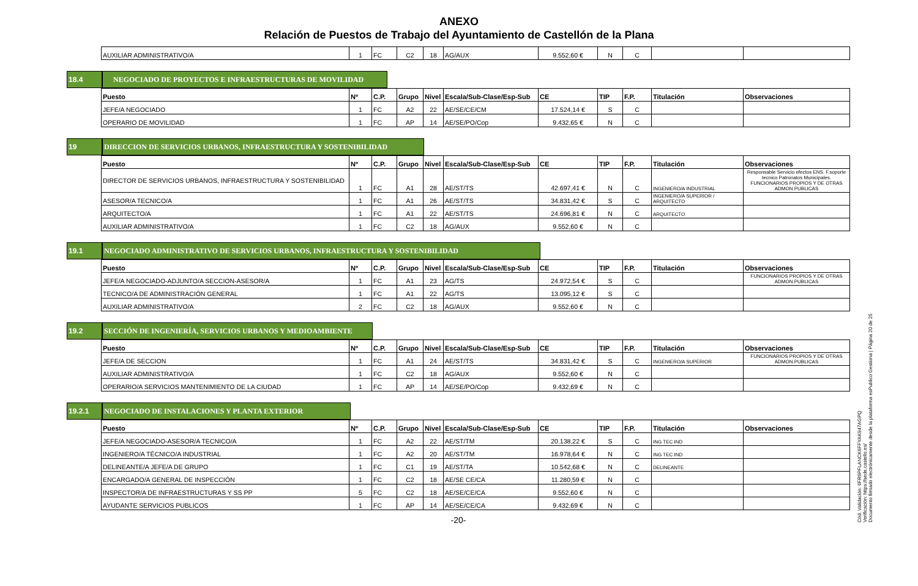ANEXO
Relación de Puestos de Trabajo del Ayuntamiento de Castellón de la Plana
| AUXILIAR ADMINISTRATIVO/A | 1 | FC | C2 | 18 | AG/AUX | 9.552,60 € | N | C | | |
18.4 NEGOCIADO DE PROYECTOS E INFRAESTRUCTURAS DE MOVILIDAD
| Puesto | Nº | C.P. | Grupo | Nivel | Escala/Sub-Clase/Esp-Sub | CE | TIP | F.P. | Titulación | Observaciones |
| --- | --- | --- | --- | --- | --- | --- | --- | --- | --- | --- |
| JEFE/A NEGOCIADO | 1 | FC | A2 | 22 | AE/SE/CE/CM | 17.524,14 € | S | C | | |
| OPERARIO DE MOVILIDAD | 1 | FC | AP | 14 | AE/SE/PO/Cop | 9.432,65 € | N | C | | |
19 DIRECCION DE SERVICIOS URBANOS, INFRAESTRUCTURA Y SOSTENIBILIDAD
| Puesto | Nº | C.P. | Grupo | Nivel | Escala/Sub-Clase/Esp-Sub | CE | TIP | F.P. | Titulación | Observaciones |
| --- | --- | --- | --- | --- | --- | --- | --- | --- | --- | --- |
| DIRECTOR DE SERVICIOS URBANOS, INFRAESTRUCTURA Y SOSTENIBILIDAD | 1 | FC | A1 | 28 | AE/ST/TS | 42.697,41 € | N | C | INGENIERO/A INDUSTRIAL | Responsable Servicio efectos ENS. F.soporte tecnico Patronatos Municipales. FUNCIONARIOS PROPIOS Y DE OTRAS ADMON.PUBLICAS |
| ASESOR/A TECNICO/A | 1 | FC | A1 | 26 | AE/ST/TS | 34.831,42 € | S | C | INGENIERO/A SUPERIOR / ARQUITECTO | |
| ARQUITECTO/A | 1 | FC | A1 | 22 | AE/ST/TS | 24.696,81 € | N | C | ARQUITECTO | |
| AUXILIAR ADMINISTRATIVO/A | 1 | FC | C2 | 18 | AG/AUX | 9.552,60 € | N | C | | |
19.1 NEGOCIADO ADMINISTRATIVO DE SERVICIOS URBANOS, INFRAESTRUCTURA Y SOSTENIBILIDAD
| Puesto | Nº | C.P. | Grupo | Nivel | Escala/Sub-Clase/Esp-Sub | CE | TIP | F.P. | Titulación | Observaciones |
| --- | --- | --- | --- | --- | --- | --- | --- | --- | --- | --- |
| JEFE/A NEGOCIADO-ADJUNTO/A SECCION-ASESOR/A | 1 | FC | A1 | 23 | AG/TS | 24.972,54 € | S | C | | FUNCIONARIOS PROPIOS Y DE OTRAS ADMON.PUBLICAS |
| TECNICO/A DE ADMINISTRACIÓN GENERAL | 1 | FC | A1 | 22 | AG/TS | 13.095,12 € | S | C | | |
| AUXILIAR ADMINISTRATIVO/A | 2 | FC | C2 | 18 | AG/AUX | 9.552,60 € | N | C | | |
19.2 SECCIÓN DE INGENIERÍA, SERVICIOS URBANOS Y MEDIOAMBIENTE
| Puesto | Nº | C.P. | Grupo | Nivel | Escala/Sub-Clase/Esp-Sub | CE | TIP | F.P. | Titulación | Observaciones |
| --- | --- | --- | --- | --- | --- | --- | --- | --- | --- | --- |
| JEFE/A DE SECCION | 1 | FC | A1 | 24 | AE/ST/TS | 34.831,42 € | S | C | INGENIERO/A SUPERIOR | FUNCIONARIOS PROPIOS Y DE OTRAS ADMON.PUBLICAS |
| AUXILIAR ADMINISTRATIVO/A | 1 | FC | C2 | 18 | AG/AUX | 9.552,60 € | N | C | | |
| OPERARIO/A SERVICIOS MANTENIMIENTO DE LA CIUDAD | 1 | FC | AP | 14 | AE/SE/PO/Cop | 9.432,69 € | N | C | | |
19.2.1 NEGOCIADO DE INSTALACIONES Y PLANTA EXTERIOR
| Puesto | Nº | C.P. | Grupo | Nivel | Escala/Sub-Clase/Esp-Sub | CE | TIP | F.P. | Titulación | Observaciones |
| --- | --- | --- | --- | --- | --- | --- | --- | --- | --- | --- |
| JEFE/A NEGOCIADO-ASESOR/A TECNICO/A | 1 | FC | A2 | 22 | AE/ST/TM | 20.138,22 € | S | C | ING TEC IND | |
| INGENIERO/A TÉCNICO/A INDUSTRIAL | 1 | FC | A2 | 20 | AE/ST/TM | 16.978,64 € | N | C | ING TEC IND | |
| DELINEANTE/A JEFE/A DE GRUPO | 1 | FC | C1 | 19 | AE/ST/TA | 10.542,68 € | N | C | DELINEANTE | |
| ENCARGADO/A GENERAL DE INSPECCIÓN | 1 | FC | C2 | 18 | AE/SE CE/CA | 11.280,59 € | N | C | | |
| INSPECTOR/A DE INFRAESTRUCTURAS Y SS PP | 5 | FC | C2 | 18 | AE/SE/CE/CA | 9.552,60 € | N | C | | |
| AYUDANTE SERVICIOS PUBLICOS | 1 | FC | AP | 14 | AE/SE/CE/CA | 9.432,69 € | N | C | | |
-20-
Cód. Validación: 6FR6PFLANCK6FFYAK947AGPQ
Verificación: https://sede.castello.es/
Documento firmado electrónicamente desde la plataforma esPublico Gestiona | Página 20 de 25